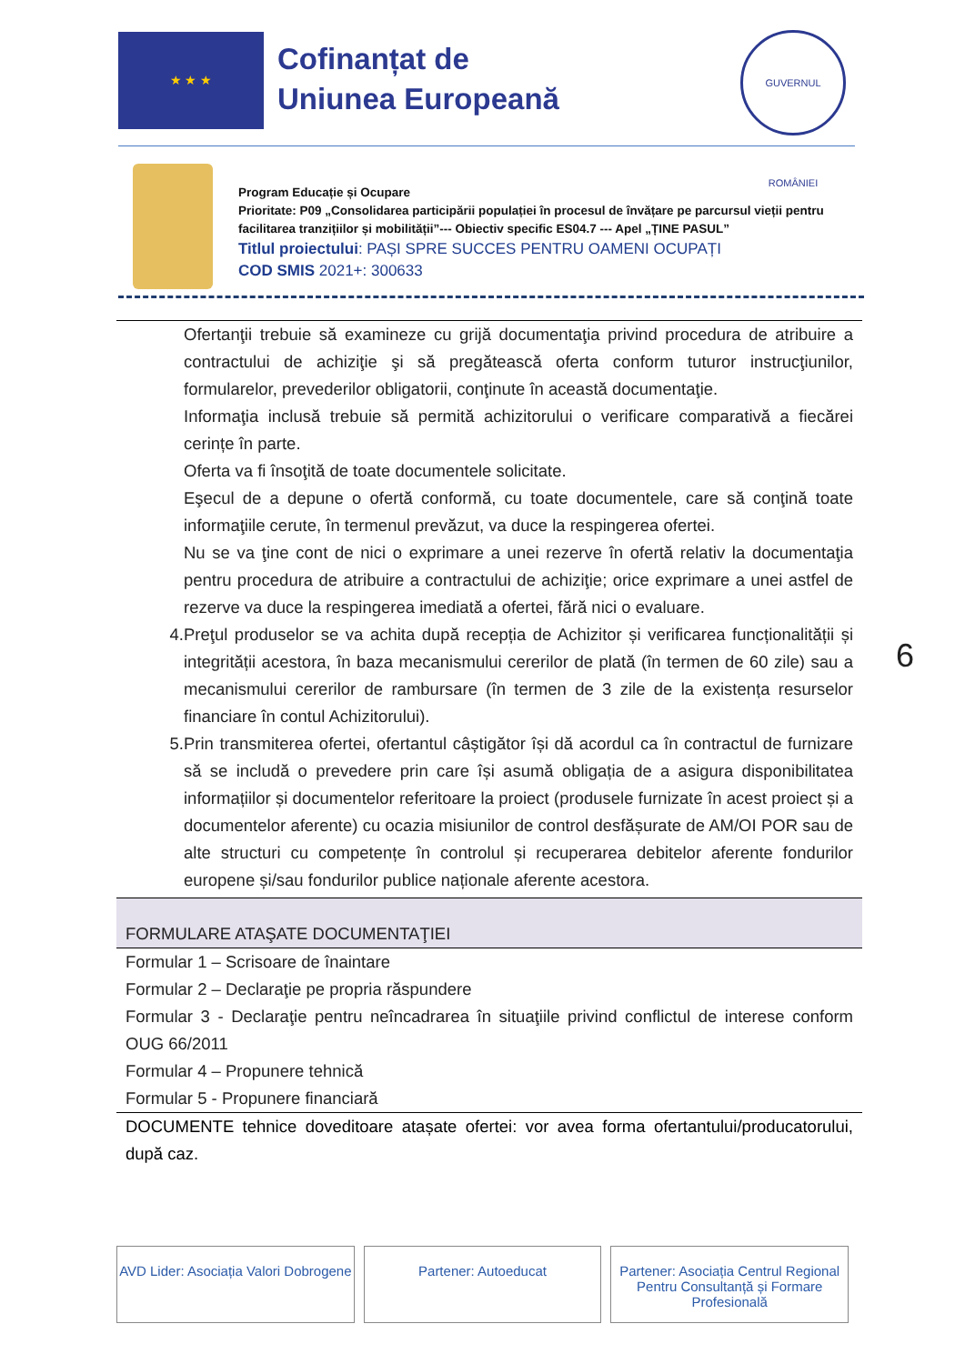★ ★ ★
Cofinanțat de
Uniunea Europeană
GUVERNUL ROMÂNIEI
Program Educație și Ocupare
Prioritate: P09 „Consolidarea participării populației în procesul de învățare pe parcursul vieții pentru facilitarea tranzițiilor și mobilității”--- Obiectiv specific ES04.7 --- Apel „ȚINE PASUL”
Titlul proiectului: PAȘI SPRE SUCCES PENTRU OAMENI OCUPAȚI
COD SMIS 2021+: 300633
Ofertanţii trebuie să examineze cu grijă documentaţia privind procedura de atribuire a contractului de achiziţie şi să pregătească oferta conform tuturor instrucţiunilor, formularelor, prevederilor obligatorii, conţinute în această documentaţie.
Informaţia inclusă trebuie să permită achizitorului o verificare comparativă a fiecărei cerințe în parte.
Oferta va fi însoţită de toate documentele solicitate.
Eşecul de a depune o ofertă conformă, cu toate documentele, care să conţină toate informaţiile cerute, în termenul prevăzut, va duce la respingerea ofertei.
Nu se va ţine cont de nici o exprimare a unei rezerve în ofertă relativ la documentaţia pentru procedura de atribuire a contractului de achiziţie; orice exprimare a unei astfel de rezerve va duce la respingerea imediată a ofertei, fără nici o evaluare.
4. Preţul produselor se va achita după recepția de Achizitor și verificarea funcționalității și integrității acestora, în baza mecanismului cererilor de plată (în termen de 60 zile) sau a mecanismului cererilor de rambursare (în termen de 3 zile de la existența resurselor financiare în contul Achizitorului).
5. Prin transmiterea ofertei, ofertantul câștigător își dă acordul ca în contractul de furnizare să se includă o prevedere prin care își asumă obligația de a asigura disponibilitatea informațiilor și documentelor referitoare la proiect (produsele furnizate în acest proiect și a documentelor aferente) cu ocazia misiunilor de control desfășurate de AM/OI POR sau de alte structuri cu competențe în controlul și recuperarea debitelor aferente fondurilor europene și/sau fondurilor publice naționale aferente acestora.
FORMULARE ATAŞATE DOCUMENTAŢIEI
Formular 1 – Scrisoare de înaintare
Formular 2 – Declaraţie pe propria răspundere
Formular 3 - Declaraţie pentru neîncadrarea în situaţiile privind conflictul de interese conform OUG 66/2011
Formular 4 – Propunere tehnică
Formular 5 - Propunere financiară
DOCUMENTE tehnice doveditoare atașate ofertei: vor avea forma ofertantului/producatorului, după caz.
6
AVD Lider: Asociația Valori Dobrogene
Partener: Autoeducat Partener: Asociația Centrul Regional Pentru Consultanță și Formare Profesională